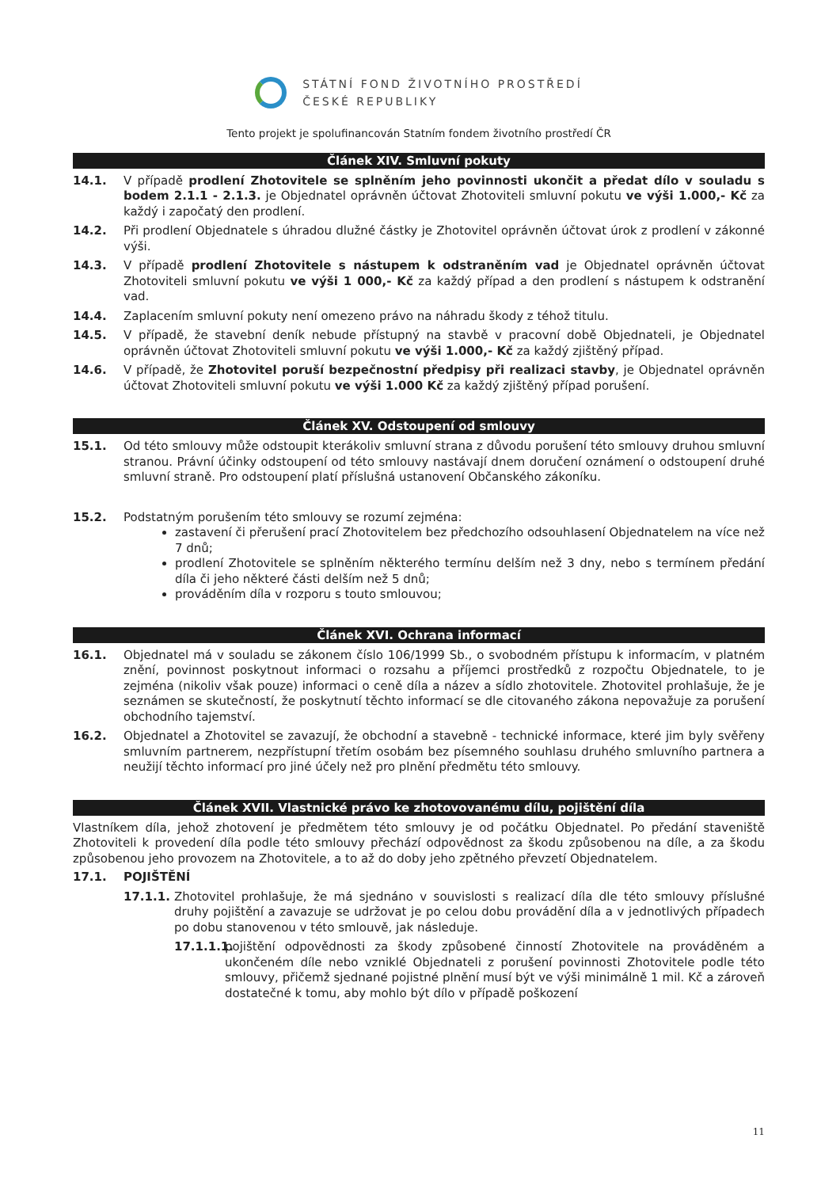STÁTNÍ FOND ŽIVOTNÍHO PROSTŘEDÍ
ČESKÉ REPUBLIKY
Tento projekt je spolufinancován Statním fondem životního prostředí ČR
Článek XIV. Smluvní pokuty
14.1. V případě prodlení Zhotovitele se splněním jeho povinnosti ukončit a předat dílo v souladu s bodem 2.1.1 - 2.1.3. je Objednatel oprávněn účtovat Zhotoviteli smluvní pokutu ve výši 1.000,- Kč za každý i započatý den prodlení.
14.2. Při prodlení Objednatele s úhradou dlužné částky je Zhotovitel oprávněn účtovat úrok z prodlení v zákonné výši.
14.3. V případě prodlení Zhotovitele s nástupem k odstraněním vad je Objednatel oprávněn účtovat Zhotoviteli smluvní pokutu ve výši 1 000,- Kč za každý případ a den prodlení s nástupem k odstranění vad.
14.4. Zaplacením smluvní pokuty není omezeno právo na náhradu škody z téhož titulu.
14.5. V případě, že stavební deník nebude přístupný na stavbě v pracovní době Objednateli, je Objednatel oprávněn účtovat Zhotoviteli smluvní pokutu ve výši 1.000,- Kč za každý zjištěný případ.
14.6. V případě, že Zhotovitel poruší bezpečnostní předpisy při realizaci stavby, je Objednatel oprávněn účtovat Zhotoviteli smluvní pokutu ve výši 1.000 Kč za každý zjištěný případ porušení.
Článek XV. Odstoupení od smlouvy
15.1. Od této smlouvy může odstoupit kterákoliv smluvní strana z důvodu porušení této smlouvy druhou smluvní stranou. Právní účinky odstoupení od této smlouvy nastávají dnem doručení oznámení o odstoupení druhé smluvní straně. Pro odstoupení platí příslušná ustanovení Občanského zákoníku.
15.2. Podstatným porušením této smlouvy se rozumí zejména:
zastavení či přerušení prací Zhotovitelem bez předchozího odsouhlasení Objednatelem na více než 7 dnů;
prodlení Zhotovitele se splněním některého termínu delším než 3 dny, nebo s termínem předání díla či jeho některé části delším než 5 dnů;
prováděním díla v rozporu s touto smlouvou;
Článek XVI. Ochrana informací
16.1. Objednatel má v souladu se zákonem číslo 106/1999 Sb., o svobodném přístupu k informacím, v platném znění, povinnost poskytnout informaci o rozsahu a příjemci prostředků z rozpočtu Objednatele, to je zejména (nikoliv však pouze) informaci o ceně díla a název a sídlo zhotovitele. Zhotovitel prohlašuje, že je seznámen se skutečností, že poskytnutí těchto informací se dle citovaného zákona nepovažuje za porušení obchodního tajemství.
16.2. Objednatel a Zhotovitel se zavazují, že obchodní a stavebně - technické informace, které jim byly svěřeny smluvním partnerem, nezpřístupní třetím osobám bez písemného souhlasu druhého smluvního partnera a neužijí těchto informací pro jiné účely než pro plnění předmětu této smlouvy.
Článek XVII. Vlastnické právo ke zhotovovanému dílu, pojištění díla
Vlastníkem díla, jehož zhotovení je předmětem této smlouvy je od počátku Objednatel. Po předání staveniště Zhotoviteli k provedení díla podle této smlouvy přechází odpovědnost za škodu způsobenou na díle, a za škodu způsobenou jeho provozem na Zhotovitele, a to až do doby jeho zpětného převzetí Objednatelem.
17.1. POJIŠTĚNÍ
17.1.1. Zhotovitel prohlašuje, že má sjednáno v souvislosti s realizací díla dle této smlouvy příslušné druhy pojištění a zavazuje se udržovat je po celou dobu provádění díla a v jednotlivých případech po dobu stanovenou v této smlouvě, jak následuje.
17.1.1.1.
pojištění odpovědnosti za škody způsobené činností Zhotovitele na prováděném a ukončeném díle nebo vzniklé Objednateli z porušení povinnosti Zhotovitele podle této smlouvy, přičemž sjednané pojistné plnění musí být ve výši minimálně 1 mil. Kč a zároveň dostatečné k tomu, aby mohlo být dílo v případě poškození
11